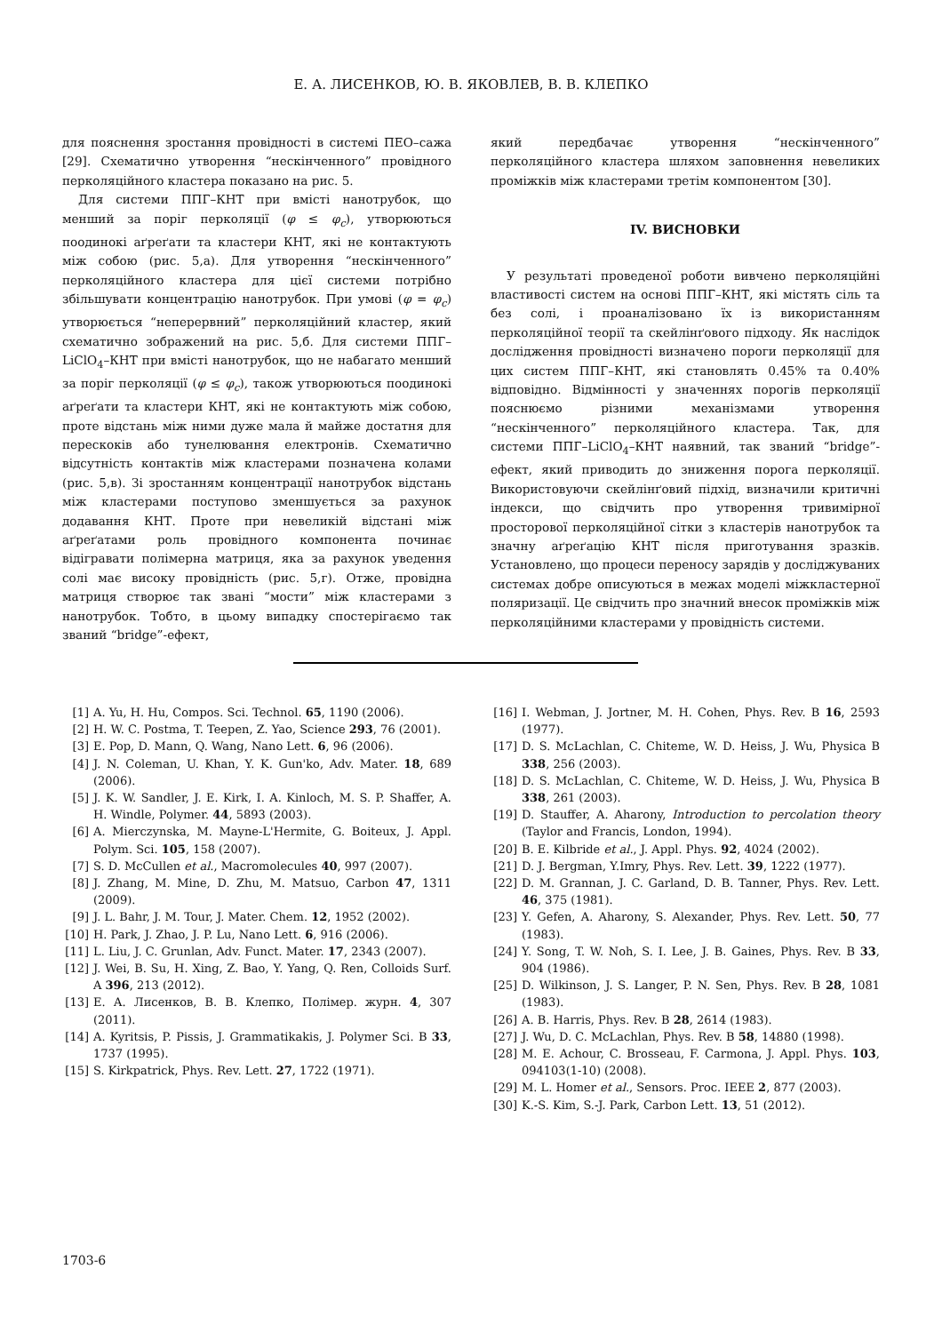Е. А. ЛИСЕНКОВ, Ю. В. ЯКОВЛЕВ, В. В. КЛЕПКО
для пояснення зростання провідності в системі ПЕО–сажа [29]. Схематично утворення “нескінченного” провідного перколяційного кластера показано на рис. 5.
Для системи ППГ–КНТ при вмісті нанотрубок, що менший за поріг перколяції (φ ≤ φ<sub>c</sub>), утворюються поодинокі аґреґати та кластери КНТ, які не контактують між собою (рис. 5,а). Для утворення “нескінченного” перколяційного кластера для цієї системи потрібно збільшувати концентрацію нанотрубок. При умові (φ = φ<sub>c</sub>) утворюється “неперервний” перколяційний кластер, який схематично зображений на рис. 5,б. Для системи ППГ–LiClO<sub>4</sub>–КНТ при вмісті нанотрубок, що не набагато менший за поріг перколяції (φ ≤ φ<sub>c</sub>), також утворюються поодинокі аґреґати та кластери КНТ, які не контактують між собою, проте відстань між ними дуже мала й майже достатня для перескоків або тунелювання електронів. Схематично відсутність контактів між кластерами позначена колами (рис. 5,в). Зі зростанням концентрації нанотрубок відстань між кластерами поступово зменшується за рахунок додавання КНТ. Проте при невеликій відстані між аґреґатами роль провідного компонента починає відігравати полімерна матриця, яка за рахунок уведення солі має високу провідність (рис. 5,г). Отже, провідна матриця створює так звані “мости” між кластерами з нанотрубок. Тобто, в цьому випадку спостерігаємо так званий “bridge”-ефект,
який передбачає утворення “нескінченного” перколяційного кластера шляхом заповнення невеликих проміжків між кластерами третім компонентом [30].
IV. ВИСНОВКИ
У результаті проведеної роботи вивчено перколяційні властивості систем на основі ППГ–КНТ, які містять сіль та без солі, і проаналізовано їх із використанням перколяційної теорії та скейлінґового підходу. Як наслідок дослідження провідності визначено пороги перколяції для цих систем ППГ–КНТ, які становлять 0.45% та 0.40% відповідно. Відмінності у значеннях порогів перколяції пояснюємо різними механізмами утворення “нескінченного” перколяційного кластера. Так, для системи ППГ–LiClO<sub>4</sub>–КНТ наявний, так званий “bridge”-ефект, який приводить до зниження порога перколяції. Використовуючи скейлінґовий підхід, визначили критичні індекси, що свідчить про утворення тривимірної просторової перколяційної сітки з кластерів нанотрубок та значну аґреґацію КНТ після приготування зразків. Установлено, що процеси переносу зарядів у досліджуваних системах добре описуються в межах моделі міжкластерної поляризації. Це свідчить про значний внесок проміжків між перколяційними кластерами у провідність системи.
[1] A. Yu, H. Hu, Compos. Sci. Technol. 65, 1190 (2006).
[2] H. W. C. Postma, T. Teepen, Z. Yao, Science 293, 76 (2001).
[3] E. Pop, D. Mann, Q. Wang, Nano Lett. 6, 96 (2006).
[4] J. N. Coleman, U. Khan, Y. K. Gun'ko, Adv. Mater. 18, 689 (2006).
[5] J. K. W. Sandler, J. E. Kirk, I. A. Kinloch, M. S. P. Shaffer, A. H. Windle, Polymer. 44, 5893 (2003).
[6] A. Mierczynska, M. Mayne-L'Hermite, G. Boiteux, J. Appl. Polym. Sci. 105, 158 (2007).
[7] S. D. McCullen et al., Macromolecules 40, 997 (2007).
[8] J. Zhang, M. Mine, D. Zhu, M. Matsuo, Carbon 47, 1311 (2009).
[9] J. L. Bahr, J. M. Tour, J. Mater. Chem. 12, 1952 (2002).
[10] H. Park, J. Zhao, J. P. Lu, Nano Lett. 6, 916 (2006).
[11] L. Liu, J. C. Grunlan, Adv. Funct. Mater. 17, 2343 (2007).
[12] J. Wei, B. Su, H. Xing, Z. Bao, Y. Yang, Q. Ren, Colloids Surf. A 396, 213 (2012).
[13] Е. А. Лисенков, В. В. Клепко, Полімер. журн. 4, 307 (2011).
[14] A. Kyritsis, P. Pissis, J. Grammatikakis, J. Polymer Sci. B 33, 1737 (1995).
[15] S. Kirkpatrick, Phys. Rev. Lett. 27, 1722 (1971).
[16] I. Webman, J. Jortner, M. H. Cohen, Phys. Rev. B 16, 2593 (1977).
[17] D. S. McLachlan, C. Chiteme, W. D. Heiss, J. Wu, Physica B 338, 256 (2003).
[18] D. S. McLachlan, C. Chiteme, W. D. Heiss, J. Wu, Physica B 338, 261 (2003).
[19] D. Stauffer, A. Aharony, Introduction to percolation theory (Taylor and Francis, London, 1994).
[20] B. E. Kilbride et al., J. Appl. Phys. 92, 4024 (2002).
[21] D. J. Bergman, Y.Imry, Phys. Rev. Lett. 39, 1222 (1977).
[22] D. M. Grannan, J. C. Garland, D. B. Tanner, Phys. Rev. Lett. 46, 375 (1981).
[23] Y. Gefen, A. Aharony, S. Alexander, Phys. Rev. Lett. 50, 77 (1983).
[24] Y. Song, T. W. Noh, S. I. Lee, J. B. Gaines, Phys. Rev. B 33, 904 (1986).
[25] D. Wilkinson, J. S. Langer, P. N. Sen, Phys. Rev. B 28, 1081 (1983).
[26] A. B. Harris, Phys. Rev. B 28, 2614 (1983).
[27] J. Wu, D. C. McLachlan, Phys. Rev. B 58, 14880 (1998).
[28] M. E. Achour, C. Brosseau, F. Carmona, J. Appl. Phys. 103, 094103(1-10) (2008).
[29] M. L. Homer et al., Sensors. Proc. IEEE 2, 877 (2003).
[30] K.-S. Kim, S.-J. Park, Carbon Lett. 13, 51 (2012).
1703-6